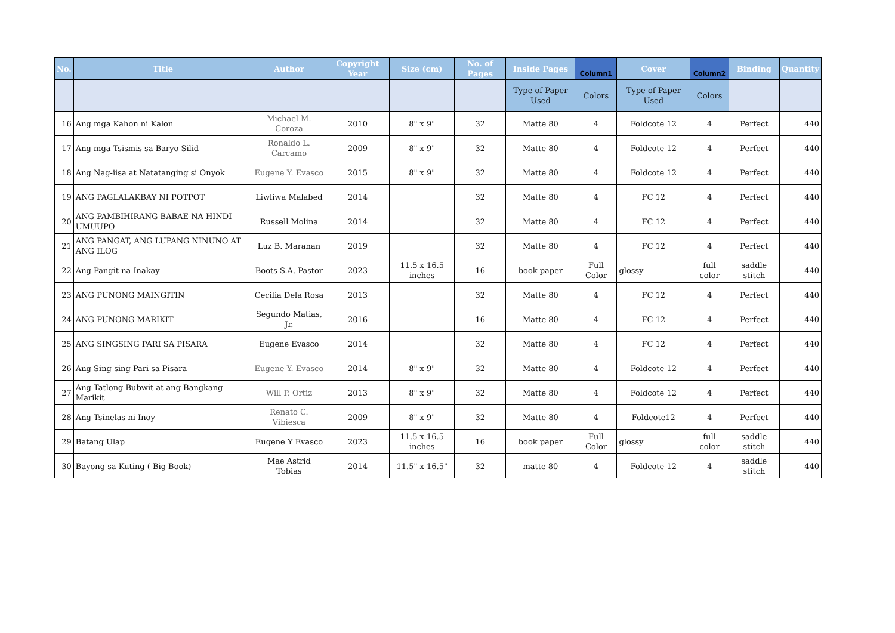| No. | Title | Author | Copyright Year | Size (cm) | No. of Pages | Inside Pages | Column1 | Cover | Column2 | Binding | Quantity |
| --- | --- | --- | --- | --- | --- | --- | --- | --- | --- | --- | --- |
| | | | | | | Type of Paper Used | Colors | Type of Paper Used | Colors | | |
| 16 | Ang mga Kahon ni Kalon | Michael M. Coroza | 2010 | 8" x 9" | 32 | Matte 80 | 4 | Foldcote 12 | 4 | Perfect | 440 |
| 17 | Ang mga Tsismis sa Baryo Silid | Ronaldo L. Carcamo | 2009 | 8" x 9" | 32 | Matte 80 | 4 | Foldcote 12 | 4 | Perfect | 440 |
| 18 | Ang Nag-iisa at Natatanging si Onyok | Eugene Y. Evasco | 2015 | 8" x 9" | 32 | Matte 80 | 4 | Foldcote 12 | 4 | Perfect | 440 |
| 19 | ANG PAGLALAKBAY NI POTPOT | Liwliwa Malabed | 2014 | | 32 | Matte 80 | 4 | FC 12 | 4 | Perfect | 440 |
| 20 | ANG PAMBIHIRANG BABAE NA HINDI UMUUPO | Russell Molina | 2014 | | 32 | Matte 80 | 4 | FC 12 | 4 | Perfect | 440 |
| 21 | ANG PANGAT, ANG LUPANG NINUNO AT ANG ILOG | Luz B. Maranan | 2019 | | 32 | Matte 80 | 4 | FC 12 | 4 | Perfect | 440 |
| 22 | Ang Pangit na Inakay | Boots S.A. Pastor | 2023 | 11.5 x 16.5 inches | 16 | book paper | Full Color | glossy | full color | saddle stitch | 440 |
| 23 | ANG PUNONG MAINGITIN | Cecilia Dela Rosa | 2013 | | 32 | Matte 80 | 4 | FC 12 | 4 | Perfect | 440 |
| 24 | ANG PUNONG MARIKIT | Segundo Matias, Jr. | 2016 | | 16 | Matte 80 | 4 | FC 12 | 4 | Perfect | 440 |
| 25 | ANG SINGSING PARI SA PISARA | Eugene Evasco | 2014 | | 32 | Matte 80 | 4 | FC 12 | 4 | Perfect | 440 |
| 26 | Ang Sing-sing Pari sa Pisara | Eugene Y. Evasco | 2014 | 8" x 9" | 32 | Matte 80 | 4 | Foldcote 12 | 4 | Perfect | 440 |
| 27 | Ang Tatlong Bubwit at ang Bangkang Marikit | Will P. Ortiz | 2013 | 8" x 9" | 32 | Matte 80 | 4 | Foldcote 12 | 4 | Perfect | 440 |
| 28 | Ang Tsinelas ni Inoy | Renato C. Vibiesca | 2009 | 8" x 9" | 32 | Matte 80 | 4 | Foldcote12 | 4 | Perfect | 440 |
| 29 | Batang Ulap | Eugene Y Evasco | 2023 | 11.5 x 16.5 inches | 16 | book paper | Full Color | glossy | full color | saddle stitch | 440 |
| 30 | Bayong sa Kuting ( Big Book) | Mae Astrid Tobias | 2014 | 11.5" x 16.5" | 32 | matte 80 | 4 | Foldcote 12 | 4 | saddle stitch | 440 |